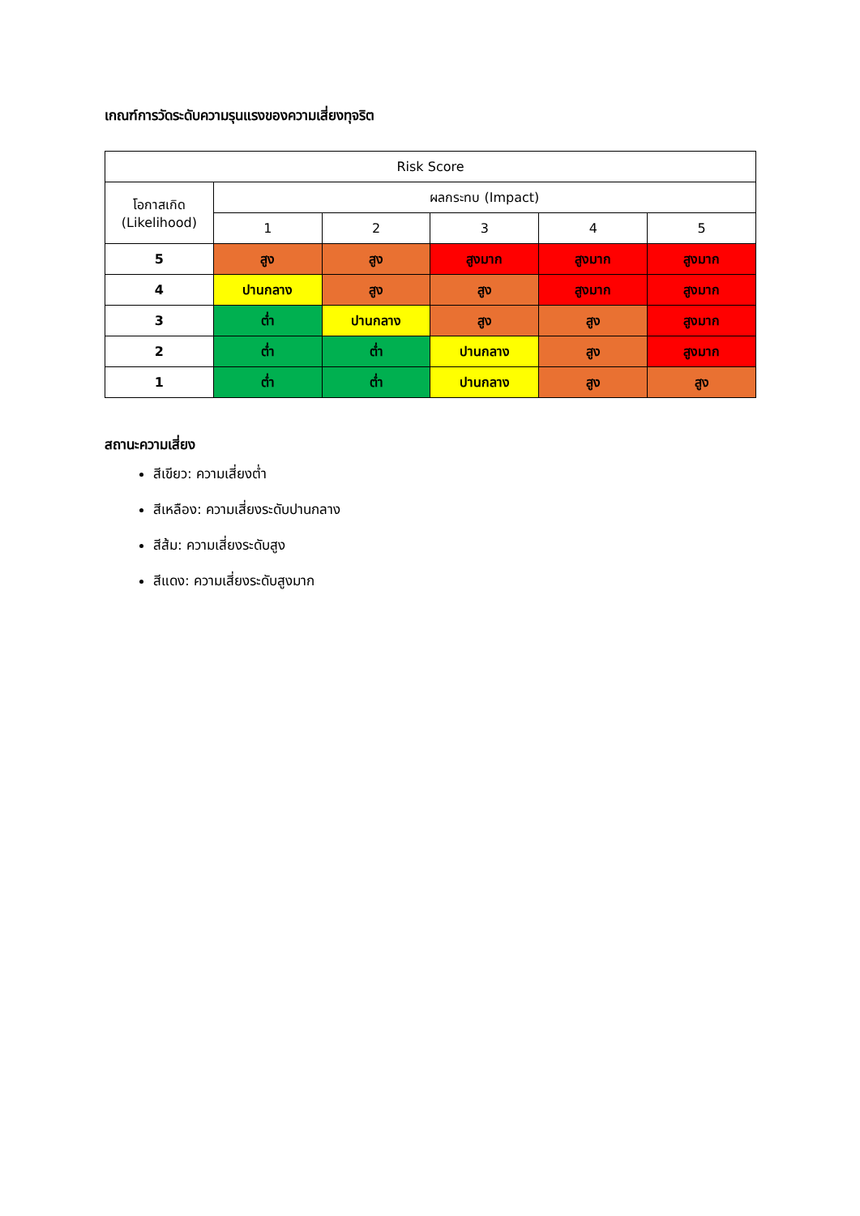เกณฑ์การวัดระดับความรุนแรงของความเสี่ยงทุจริต
| Risk Score | | | | | |
| --- | --- | --- | --- | --- | --- |
| โอกาสเกิด (Likelihood) | ผลกระทบ (Impact) | | | | |
| | 1 | 2 | 3 | 4 | 5 |
| 5 | สูง | สูง | สูงมาก | สูงมาก | สูงมาก |
| 4 | ปานกลาง | สูง | สูง | สูงมาก | สูงมาก |
| 3 | ต่ำ | ปานกลาง | สูง | สูง | สูงมาก |
| 2 | ต่ำ | ต่ำ | ปานกลาง | สูง | สูงมาก |
| 1 | ต่ำ | ต่ำ | ปานกลาง | สูง | สูง |
สถานะความเสี่ยง
สีเขียว: ความเสี่ยงต่ำ
สีเหลือง: ความเสี่ยงระดับปานกลาง
สีส้ม: ความเสี่ยงระดับสูง
สีแดง: ความเสี่ยงระดับสูงมาก